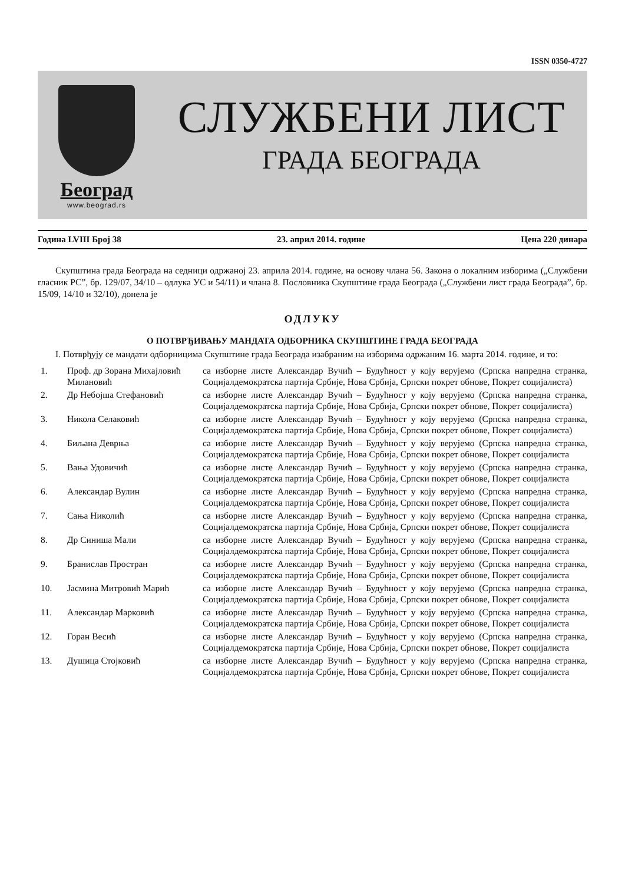ISSN 0350-4727
Београд
www.beograd.rs
СЛУЖБЕНИ ЛИСТ
ГРАДА БЕОГРАДА
Година LVIII Број 38 23. април 2014. године Цена 220 динара
Скупштина града Београда на седници одржаној 23. априла 2014. године, на основу члана 56. Закона о локалним изборима („Службени гласник РС”, бр. 129/07, 34/10 – одлука УС и 54/11) и члана 8. Пословника Скупштине града Београда („Службени лист града Београда”, бр. 15/09, 14/10 и 32/10), донела је
ОДЛУКУ
О ПОТВРЂИВАЊУ МАНДАТА ОДБОРНИКА СКУПШТИНЕ ГРАДА БЕОГРАДА
I. Потврђују се мандати одборницима Скупштине града Београда изабраним на изборима одржаним 16. марта 2014. године, и то:
| 1. | Проф. др Зорана Михајловић Милановић | са изборне листе Александар Вучић – Будућност у коју верујемо (Српска напредна странка, Социјалдемократска партија Србије, Нова Србија, Српски покрет обнове, Покрет социјалиста) |
| 2. | Др Небојша Стефановић | са изборне листе Александар Вучић – Будућност у коју верујемо (Српска напредна странка, Социјалдемократска партија Србије, Нова Србија, Српски покрет обнове, Покрет социјалиста) |
| 3. | Никола Селаковић | са изборне листе Александар Вучић – Будућност у коју верујемо (Српска напредна странка, Социјалдемократска партија Србије, Нова Србија, Српски покрет обнове, Покрет социјалиста) |
| 4. | Биљана Деврња | са изборне листе Александар Вучић – Будућност у коју верујемо (Српска напредна странка, Социјалдемократска партија Србије, Нова Србија, Српски покрет обнове, Покрет социјалиста |
| 5. | Вања Удовичић | са изборне листе Александар Вучић – Будућност у коју верујемо (Српска напредна странка, Социјалдемократска партија Србије, Нова Србија, Српски покрет обнове, Покрет социјалиста |
| 6. | Александар Вулин | са изборне листе Александар Вучић – Будућност у коју верујемо (Српска напредна странка, Социјалдемократска партија Србије, Нова Србија, Српски покрет обнове, Покрет социјалиста |
| 7. | Сања Николић | са изборне листе Александар Вучић – Будућност у коју верујемо (Српска напредна странка, Социјалдемократска партија Србије, Нова Србија, Српски покрет обнове, Покрет социјалиста |
| 8. | Др Синиша Мали | са изборне листе Александар Вучић – Будућност у коју верујемо (Српска напредна странка, Социјалдемократска партија Србије, Нова Србија, Српски покрет обнове, Покрет социјалиста |
| 9. | Бранислав Простран | са изборне листе Александар Вучић – Будућност у коју верујемо (Српска напредна странка, Социјалдемократска партија Србије, Нова Србија, Српски покрет обнове, Покрет социјалиста |
| 10. | Јасмина Митровић Марић | са изборне листе Александар Вучић – Будућност у коју верујемо (Српска напредна странка, Социјалдемократска партија Србије, Нова Србија, Српски покрет обнове, Покрет социјалиста |
| 11. | Александар Марковић | са изборне листе Александар Вучић – Будућност у коју верујемо (Српска напредна странка, Социјалдемократска партија Србије, Нова Србија, Српски покрет обнове, Покрет социјалиста |
| 12. | Горан Весић | са изборне листе Александар Вучић – Будућност у коју верујемо (Српска напредна странка, Социјалдемократска партија Србије, Нова Србија, Српски покрет обнове, Покрет социјалиста |
| 13. | Душица Стојковић | са изборне листе Александар Вучић – Будућност у коју верујемо (Српска напредна странка, Социјалдемократска партија Србије, Нова Србија, Српски покрет обнове, Покрет социјалиста |